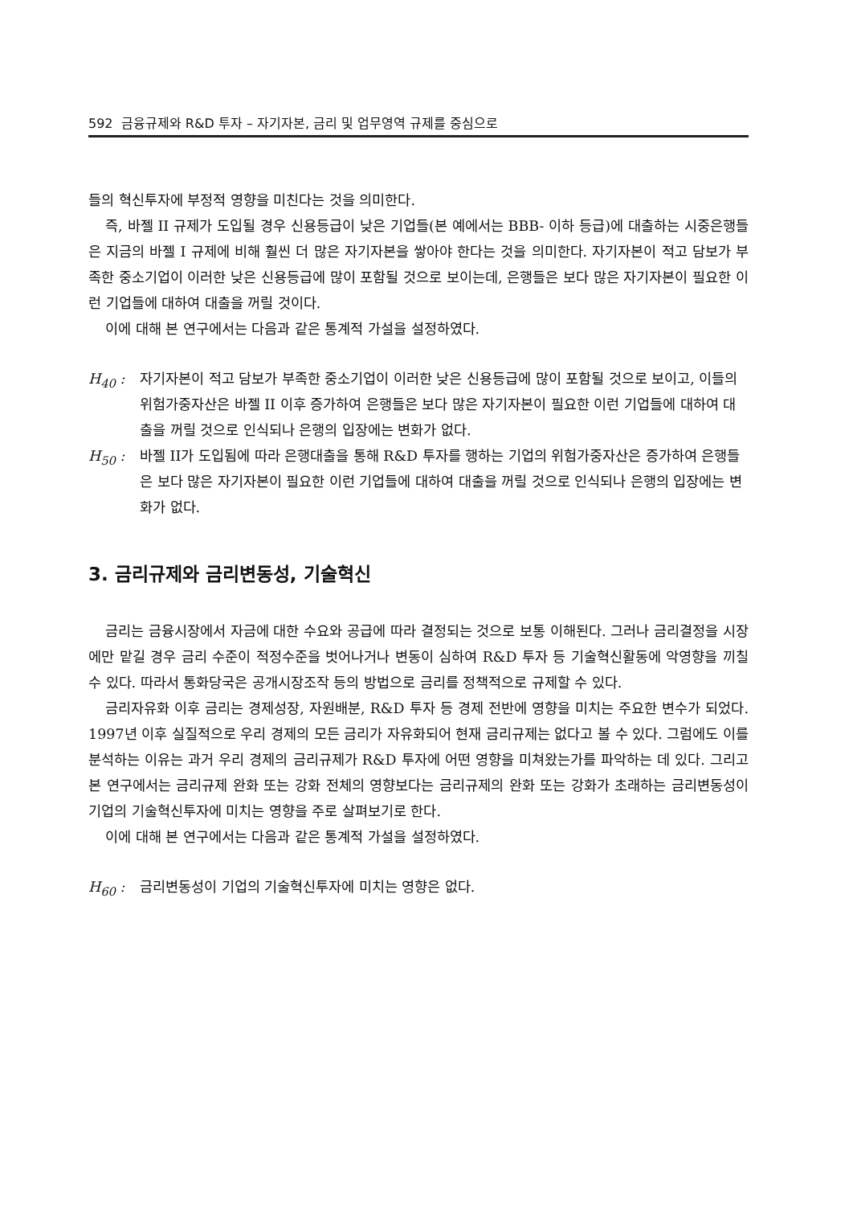592 금융규제와 R&D 투자 – 자기자본, 금리 및 업무영역 규제를 중심으로
들의 혁신투자에 부정적 영향을 미친다는 것을 의미한다.
즉, 바젤 II 규제가 도입될 경우 신용등급이 낮은 기업들(본 예에서는 BBB- 이하 등급)에 대출하는 시중은행들은 지금의 바젤 I 규제에 비해 훨씬 더 많은 자기자본을 쌓아야 한다는 것을 의미한다. 자기자본이 적고 담보가 부족한 중소기업이 이러한 낮은 신용등급에 많이 포함될 것으로 보이는데, 은행들은 보다 많은 자기자본이 필요한 이런 기업들에 대하여 대출을 꺼릴 것이다.
이에 대해 본 연구에서는 다음과 같은 통계적 가설을 설정하였다.
H<sub>40</sub> : 자기자본이 적고 담보가 부족한 중소기업이 이러한 낮은 신용등급에 많이 포함될 것으로 보이고, 이들의 위험가중자산은 바젤 II 이후 증가하여 은행들은 보다 많은 자기자본이 필요한 이런 기업들에 대하여 대출을 꺼릴 것으로 인식되나 은행의 입장에는 변화가 없다.
H<sub>50</sub> : 바젤 II가 도입됨에 따라 은행대출을 통해 R&D 투자를 행하는 기업의 위험가중자산은 증가하여 은행들은 보다 많은 자기자본이 필요한 이런 기업들에 대하여 대출을 꺼릴 것으로 인식되나 은행의 입장에는 변화가 없다.
3. 금리규제와 금리변동성, 기술혁신
금리는 금융시장에서 자금에 대한 수요와 공급에 따라 결정되는 것으로 보통 이해된다. 그러나 금리결정을 시장에만 맡길 경우 금리 수준이 적정수준을 벗어나거나 변동이 심하여 R&D 투자 등 기술혁신활동에 악영향을 끼칠 수 있다. 따라서 통화당국은 공개시장조작 등의 방법으로 금리를 정책적으로 규제할 수 있다.
금리자유화 이후 금리는 경제성장, 자원배분, R&D 투자 등 경제 전반에 영향을 미치는 주요한 변수가 되었다. 1997년 이후 실질적으로 우리 경제의 모든 금리가 자유화되어 현재 금리규제는 없다고 볼 수 있다. 그럼에도 이를 분석하는 이유는 과거 우리 경제의 금리규제가 R&D 투자에 어떤 영향을 미쳐왔는가를 파악하는 데 있다. 그리고 본 연구에서는 금리규제 완화 또는 강화 전체의 영향보다는 금리규제의 완화 또는 강화가 초래하는 금리변동성이 기업의 기술혁신투자에 미치는 영향을 주로 살펴보기로 한다.
이에 대해 본 연구에서는 다음과 같은 통계적 가설을 설정하였다.
H<sub>60</sub> : 금리변동성이 기업의 기술혁신투자에 미치는 영향은 없다.